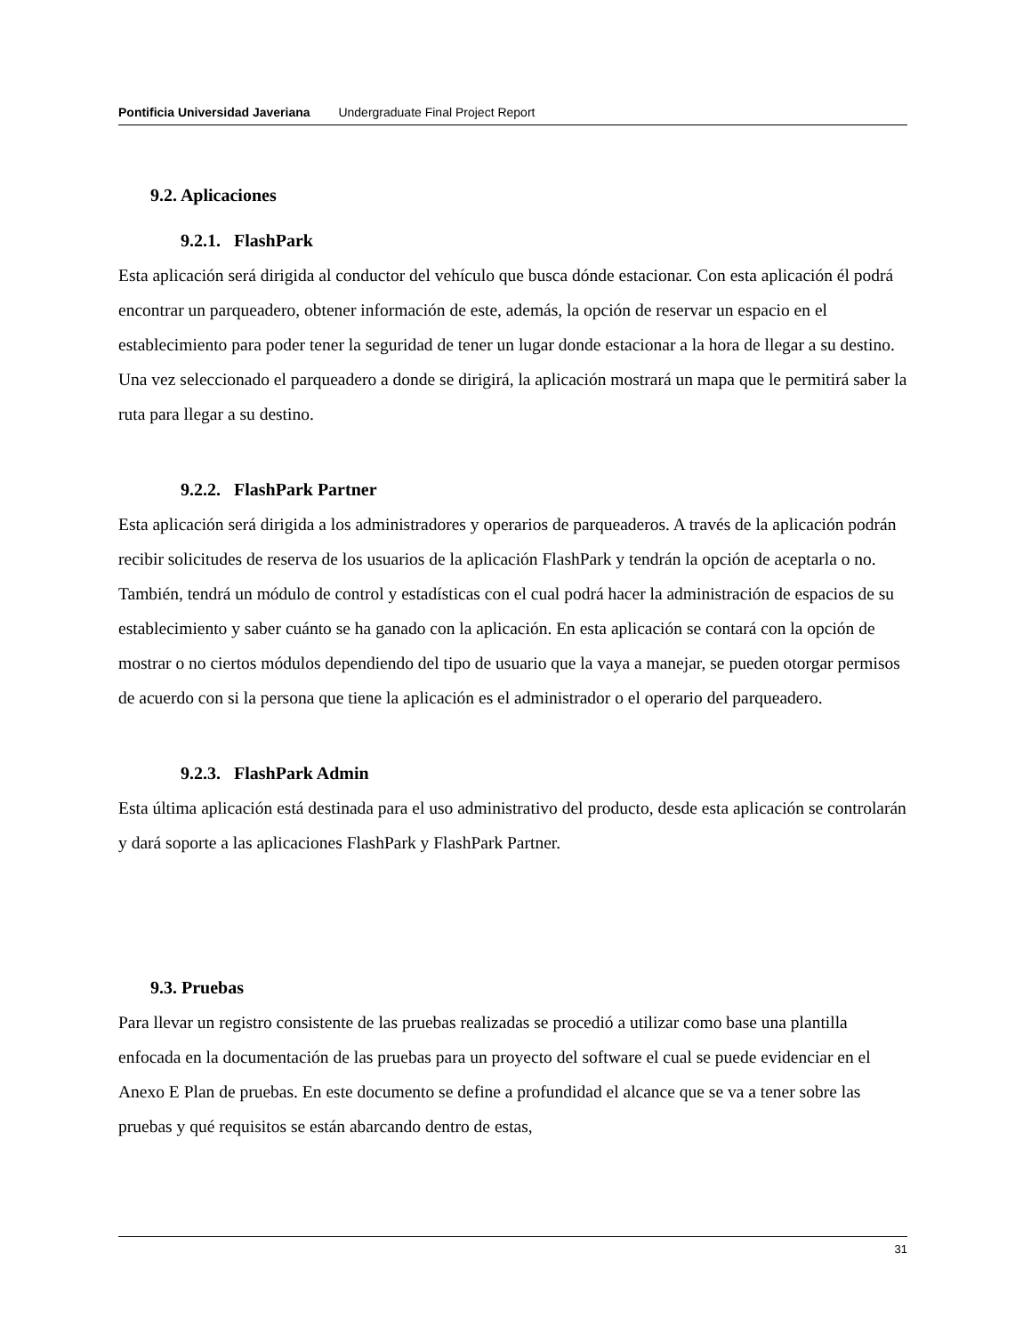Pontificia Universidad Javeriana Undergraduate Final Project Report
9.2. Aplicaciones
9.2.1. FlashPark
Esta aplicación será dirigida al conductor del vehículo que busca dónde estacionar. Con esta aplicación él podrá encontrar un parqueadero, obtener información de este, además, la opción de reservar un espacio en el establecimiento para poder tener la seguridad de tener un lugar donde estacionar a la hora de llegar a su destino. Una vez seleccionado el parqueadero a donde se dirigirá, la aplicación mostrará un mapa que le permitirá saber la ruta para llegar a su destino.
9.2.2. FlashPark Partner
Esta aplicación será dirigida a los administradores y operarios de parqueaderos. A través de la aplicación podrán recibir solicitudes de reserva de los usuarios de la aplicación FlashPark y tendrán la opción de aceptarla o no. También, tendrá un módulo de control y estadísticas con el cual podrá hacer la administración de espacios de su establecimiento y saber cuánto se ha ganado con la aplicación. En esta aplicación se contará con la opción de mostrar o no ciertos módulos dependiendo del tipo de usuario que la vaya a manejar, se pueden otorgar permisos de acuerdo con si la persona que tiene la aplicación es el administrador o el operario del parqueadero.
9.2.3. FlashPark Admin
Esta última aplicación está destinada para el uso administrativo del producto, desde esta aplicación se controlarán y dará soporte a las aplicaciones FlashPark y FlashPark Partner.
9.3. Pruebas
Para llevar un registro consistente de las pruebas realizadas se procedió a utilizar como base una plantilla enfocada en la documentación de las pruebas para un proyecto del software el cual se puede evidenciar en el Anexo E Plan de pruebas. En este documento se define a profundidad el alcance que se va a tener sobre las pruebas y qué requisitos se están abarcando dentro de estas,
31